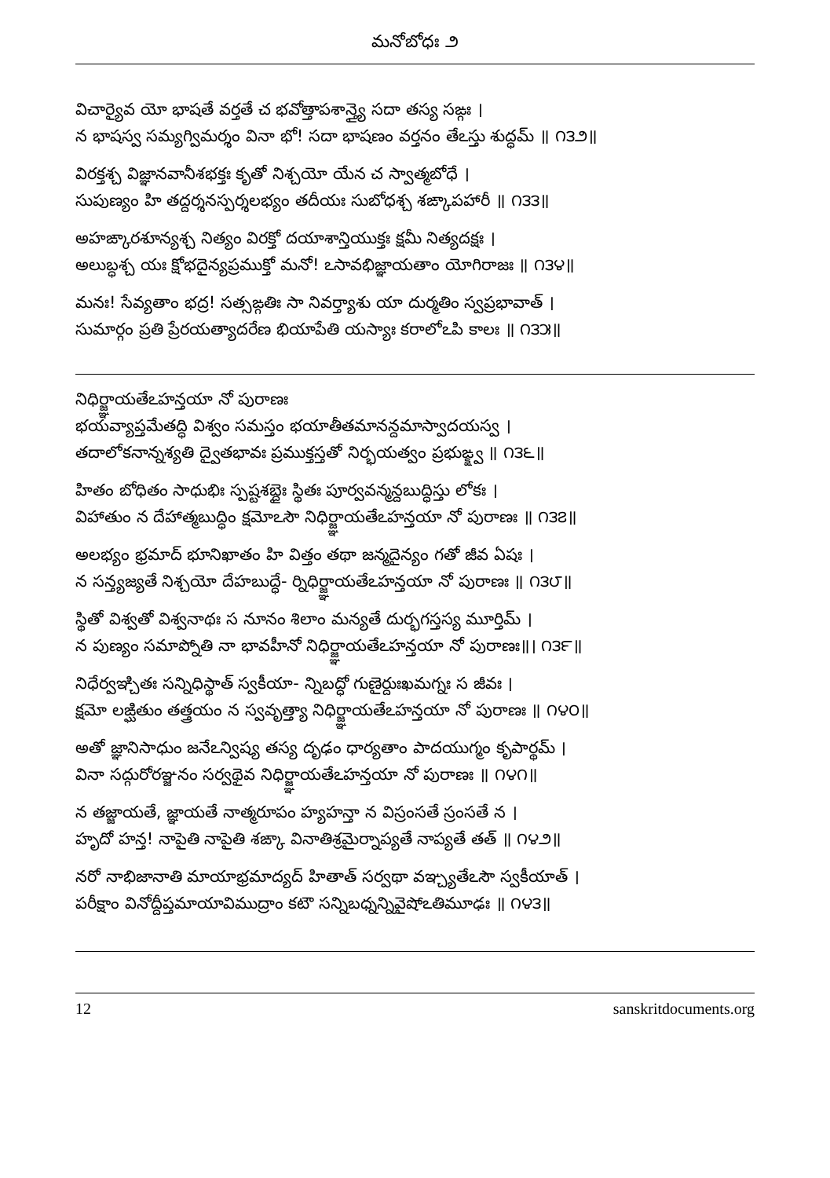మనోబోధః ౨
విచార్యైవ యో భాషతే వర్తతే చ భవోత్తాపశాన్త్యై సదా తస్య సఙ్గః ।
న భాషస్వ సమ్యగ్విమర్శం వినా భో! సదా భాషణం వర్తనం తేఽస్తు శుద్ధమ్ ॥ ౧౩౨॥
విరక్తశ్చ విజ్ఞానవానీశభక్తః కృతో నిశ్చయో యేన చ స్వాత్మబోధే ।
సుపుణ్యం హి తద్దర్శనస్పర్శలభ్యం తదీయః సుబోధశ్చ శఙ్కాపహారీ ॥ ౧౩౩॥
అహఙ్కారశూన్యశ్చ నిత్యం విరక్తో దయాశాన్తియుక్తః క్షమీ నిత్యదక్షః ।
అలుబ్ధశ్చ యః క్షోభదైన్యప్రముక్తో మనో! ఽసావభిజ్ఞాయతాం యోగిరాజః ॥ ౧౩౪॥
మనః! సేవ్యతాం భద్ర! సత్సఙ్గతిః సా నివర్త్యాశు యా దుర్మతిం స్వప్రభావాత్ ।
సుమార్గం ప్రతి ప్రేరయత్యాదరేణ భియాపేతి యస్యాః కరాలోఽపి కాలః ॥ ౧౩౫॥
నిధిర్జ్ఞాయతేఽహన్తయా నో పురాణః
భయవ్యాప్తమేతద్ధి విశ్వం సమస్తం భయాతీతమానన్దమాస్వాదయస్వ ।
తదాలోకనాన్నశ్యతి ద్వైతభావః ప్రముక్తస్తతో నిర్భయత్వం ప్రభుఙ్క్ష్వ ॥ ౧౩౬॥
హితం బోధితం సాధుభిః స్పష్టశబ్దైః స్థితః పూర్వవన్మన్దబుద్ధిస్తు లోకః ।
విహాతుం న దేహాత్మబుద్ధిం క్షమోఽసౌ నిధిర్జ్ఞాయతేఽహన్తయా నో పురాణః ॥ ౧౩౭॥
అలభ్యం భ్రమాద్ భూనిఖాతం హి విత్తం తథా జన్మదైన్యం గతో జీవ ఏషః ।
న సన్త్యజ్యతే నిశ్చయో దేహబుద్ధే- ర్నిధిర్జ్ఞాయతేఽహన్తయా నో పురాణః ॥ ౧౩౮॥
స్థితో విశ్వతో విశ్వనాథః స నూనం శిలాం మన్యతే దుర్భగస్తస్య మూర్తిమ్ ।
న పుణ్యం సమాప్నోతి నా భావహీనో నిధిర్జ్ఞాయతేఽహన్తయా నో పురాణః॥। ౧౩౯॥
నిధేర్వఞ్చితః సన్నిధిస్థాత్ స్వకీయా- న్నిబద్ధో గుణైర్దుఃఖమగ్నః స జీవః ।
క్షమో లఙ్ఘితుం తత్త్రయం న స్వవృత్త్యా నిధిర్జ్ఞాయతేఽహన్తయా నో పురాణః ॥ ౧౪౦॥
అతో జ్ఞానిసాధుం జనేఽన్విష్య తస్య దృఢం ధార్యతాం పాదయుగ్మం కృపార్థమ్ ।
వినా సద్గురోరఞ్జనం సర్వథైవ నిధిర్జ్ఞాయతేఽహన్తయా నో పురాణః ॥ ౧౪౧॥
న తజ్జాయతే, జ్ఞాయతే నాత్మరూపం హ్యహన్తా న విస్రంసతే స్రంసతే న ।
హృదో హన్త! నాపైతి నాపైతి శఙ్కా వినాతిశ్రమైర్నాప్యతే నాప్యతే తత్ ॥ ౧౪౨॥
నరో నాభిజానాతి మాయాభ్రమాద్యద్ హితాత్ సర్వథా వఞ్చ్యతేఽసౌ స్వకీయాత్ ।
పరీక్షాం వినోద్దీప్తమాయావిముద్రాం కటౌ సన్నిబధ్నన్నివైషోఽతిమూఢః ॥ ౧౪౩॥
12 sanskritdocuments.org